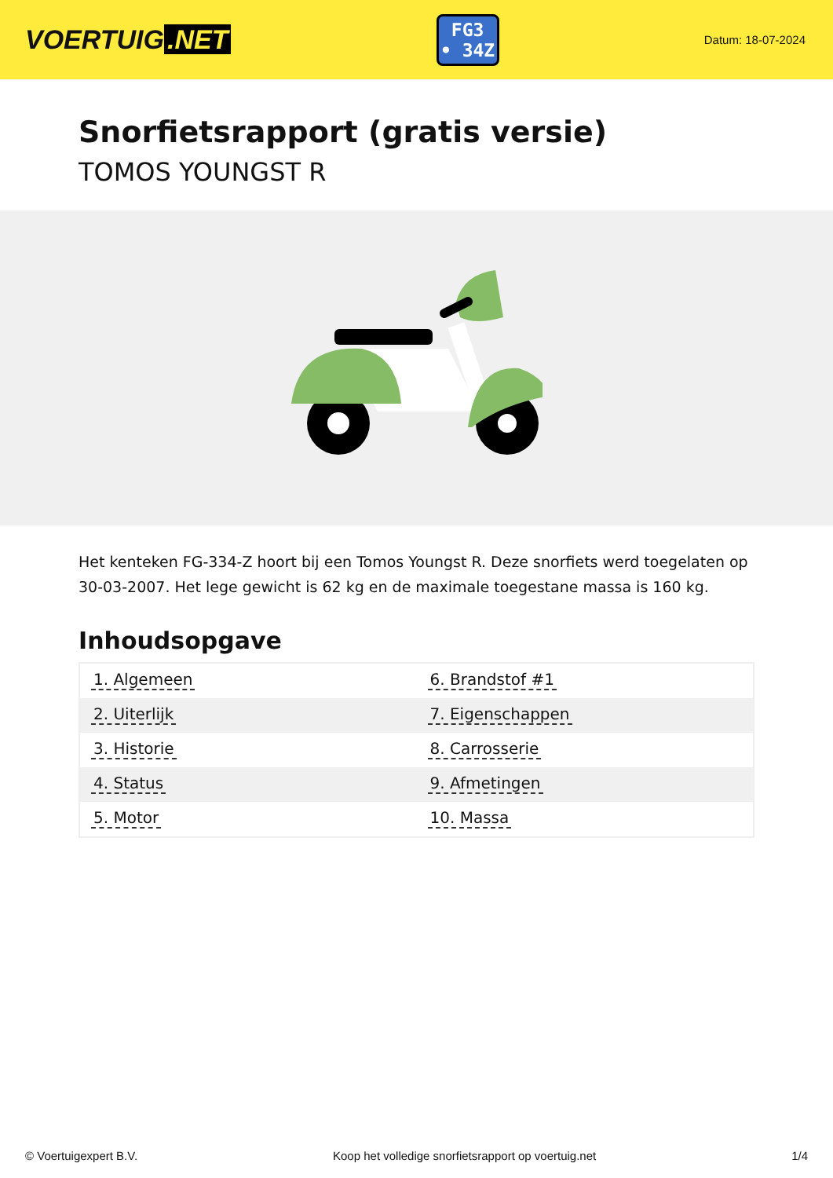VOERTUIG.NET
FG3
• 34Z
Datum: 18-07-2024
Snorfietsrapport (gratis versie)
TOMOS YOUNGST R
Het kenteken FG-334-Z hoort bij een Tomos Youngst R. Deze snorfiets werd toegelaten op 30-03-2007. Het lege gewicht is 62 kg en de maximale toegestane massa is 160 kg.
Inhoudsopgave
| 1. Algemeen | 6. Brandstof #1 |
| 2. Uiterlijk | 7. Eigenschappen |
| 3. Historie | 8. Carrosserie |
| 4. Status | 9. Afmetingen |
| 5. Motor | 10. Massa |
© Voertuigexpert B.V. Koop het volledige snorfietsrapport op voertuig.net 1/4